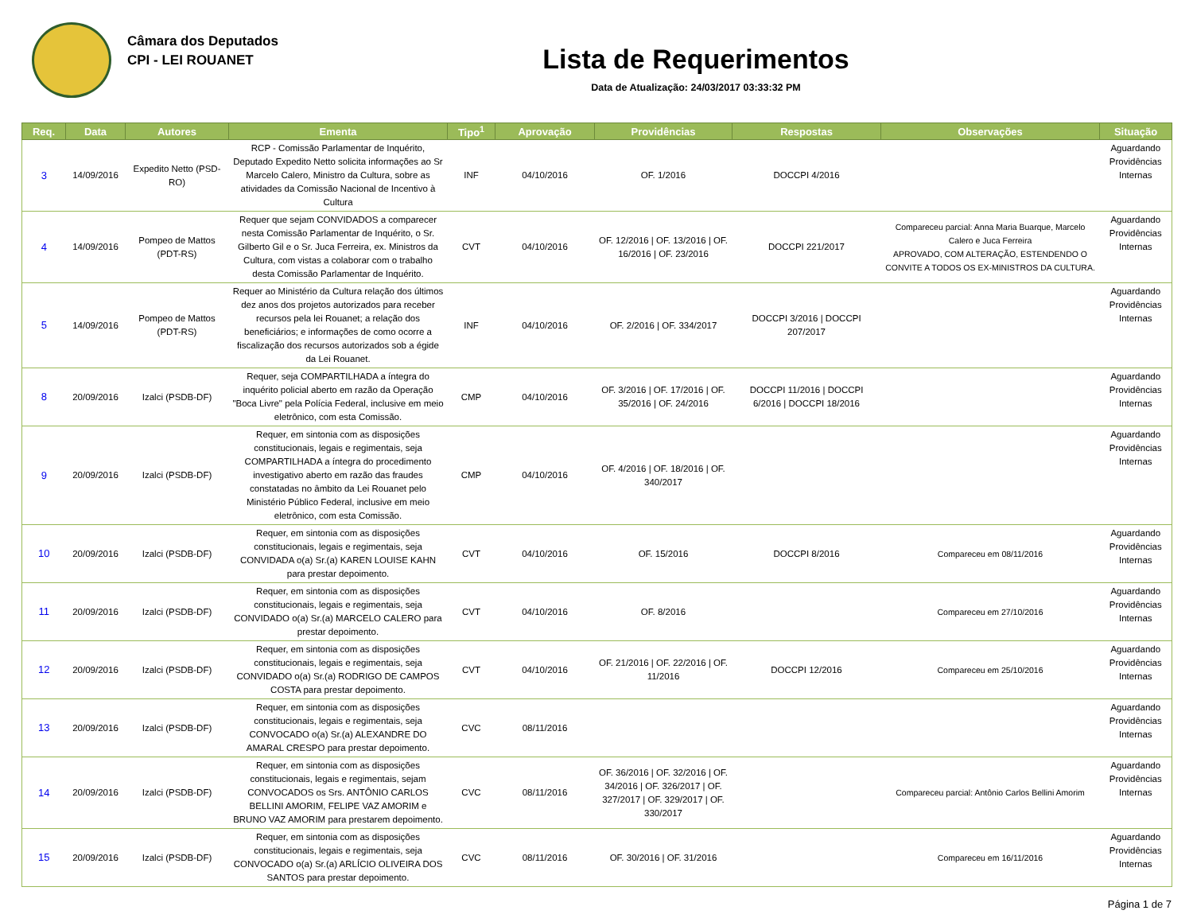Câmara dos Deputados
CPI - LEI ROUANET
Lista de Requerimentos
Data de Atualização: 24/03/2017 03:33:32 PM
| Req. | Data | Autores | Ementa | Tipo<sup>1</sup> | Aprovação | Providências | Respostas | Observações | Situação |
| --- | --- | --- | --- | --- | --- | --- | --- | --- | --- |
| 3 | 14/09/2016 | Expedito Netto (PSD-RO) | RCP - Comissão Parlamentar de Inquérito, Deputado Expedito Netto solicita informações ao Sr Marcelo Calero, Ministro da Cultura, sobre as atividades da Comissão Nacional de Incentivo à Cultura | INF | 04/10/2016 | OF. 1/2016 | DOCCPI 4/2016 | | Aguardando Providências Internas |
| 4 | 14/09/2016 | Pompeo de Mattos (PDT-RS) | Requer que sejam CONVIDADOS a comparecer nesta Comissão Parlamentar de Inquérito, o Sr. Gilberto Gil e o Sr. Juca Ferreira, ex. Ministros da Cultura, com vistas a colaborar com o trabalho desta Comissão Parlamentar de Inquérito. | CVT | 04/10/2016 | OF. 12/2016 / OF. 13/2016 / OF. 16/2016 / OF. 23/2016 | DOCCPI 221/2017 | Compareceu parcial: Anna Maria Buarque, Marcelo Calero e Juca Ferreira APROVADO, COM ALTERAÇÃO, ESTENDENDO O CONVITE A TODOS OS EX-MINISTROS DA CULTURA. | Aguardando Providências Internas |
| 5 | 14/09/2016 | Pompeo de Mattos (PDT-RS) | Requer ao Ministério da Cultura relação dos últimos dez anos dos projetos autorizados para receber recursos pela lei Rouanet; a relação dos beneficiários; e informações de como ocorre a fiscalização dos recursos autorizados sob a égide da Lei Rouanet. | INF | 04/10/2016 | OF. 2/2016 / OF. 334/2017 | DOCCPI 3/2016 / DOCCPI 207/2017 | | Aguardando Providências Internas |
| 8 | 20/09/2016 | Izalci (PSDB-DF) | Requer, seja COMPARTILHADA a íntegra do inquérito policial aberto em razão da Operação "Boca Livre" pela Polícia Federal, inclusive em meio eletrônico, com esta Comissão. | CMP | 04/10/2016 | OF. 3/2016 / OF. 17/2016 / OF. 35/2016 / OF. 24/2016 | DOCCPI 11/2016 / DOCCPI 6/2016 / DOCCPI 18/2016 | | Aguardando Providências Internas |
| 9 | 20/09/2016 | Izalci (PSDB-DF) | Requer, em sintonia com as disposições constitucionais, legais e regimentais, seja COMPARTILHADA a íntegra do procedimento investigativo aberto em razão das fraudes constatadas no âmbito da Lei Rouanet pelo Ministério Público Federal, inclusive em meio eletrônico, com esta Comissão. | CMP | 04/10/2016 | OF. 4/2016 / OF. 18/2016 / OF. 340/2017 | | | Aguardando Providências Internas |
| 10 | 20/09/2016 | Izalci (PSDB-DF) | Requer, em sintonia com as disposições constitucionais, legais e regimentais, seja CONVIDADA o(a) Sr.(a) KAREN LOUISE KAHN para prestar depoimento. | CVT | 04/10/2016 | OF. 15/2016 | DOCCPI 8/2016 | Compareceu em 08/11/2016 | Aguardando Providências Internas |
| 11 | 20/09/2016 | Izalci (PSDB-DF) | Requer, em sintonia com as disposições constitucionais, legais e regimentais, seja CONVIDADO o(a) Sr.(a) MARCELO CALERO para prestar depoimento. | CVT | 04/10/2016 | OF. 8/2016 | | Compareceu em 27/10/2016 | Aguardando Providências Internas |
| 12 | 20/09/2016 | Izalci (PSDB-DF) | Requer, em sintonia com as disposições constitucionais, legais e regimentais, seja CONVIDADO o(a) Sr.(a) RODRIGO DE CAMPOS COSTA para prestar depoimento. | CVT | 04/10/2016 | OF. 21/2016 / OF. 22/2016 / OF. 11/2016 | DOCCPI 12/2016 | Compareceu em 25/10/2016 | Aguardando Providências Internas |
| 13 | 20/09/2016 | Izalci (PSDB-DF) | Requer, em sintonia com as disposições constitucionais, legais e regimentais, seja CONVOCADO o(a) Sr.(a) ALEXANDRE DO AMARAL CRESPO para prestar depoimento. | CVC | 08/11/2016 | | | | Aguardando Providências Internas |
| 14 | 20/09/2016 | Izalci (PSDB-DF) | Requer, em sintonia com as disposições constitucionais, legais e regimentais, sejam CONVOCADOS os Srs. ANTÔNIO CARLOS BELLINI AMORIM, FELIPE VAZ AMORIM e BRUNO VAZ AMORIM para prestarem depoimento. | CVC | 08/11/2016 | OF. 36/2016 / OF. 32/2016 / OF. 34/2016 / OF. 326/2017 / OF. 327/2017 / OF. 329/2017 / OF. 330/2017 | | Compareceu parcial: Antônio Carlos Bellini Amorim | Aguardando Providências Internas |
| 15 | 20/09/2016 | Izalci (PSDB-DF) | Requer, em sintonia com as disposições constitucionais, legais e regimentais, seja CONVOCADO o(a) Sr.(a) ARLÍCIO OLIVEIRA DOS SANTOS para prestar depoimento. | CVC | 08/11/2016 | OF. 30/2016 / OF. 31/2016 | | Compareceu em 16/11/2016 | Aguardando Providências Internas |
Página 1 de 7